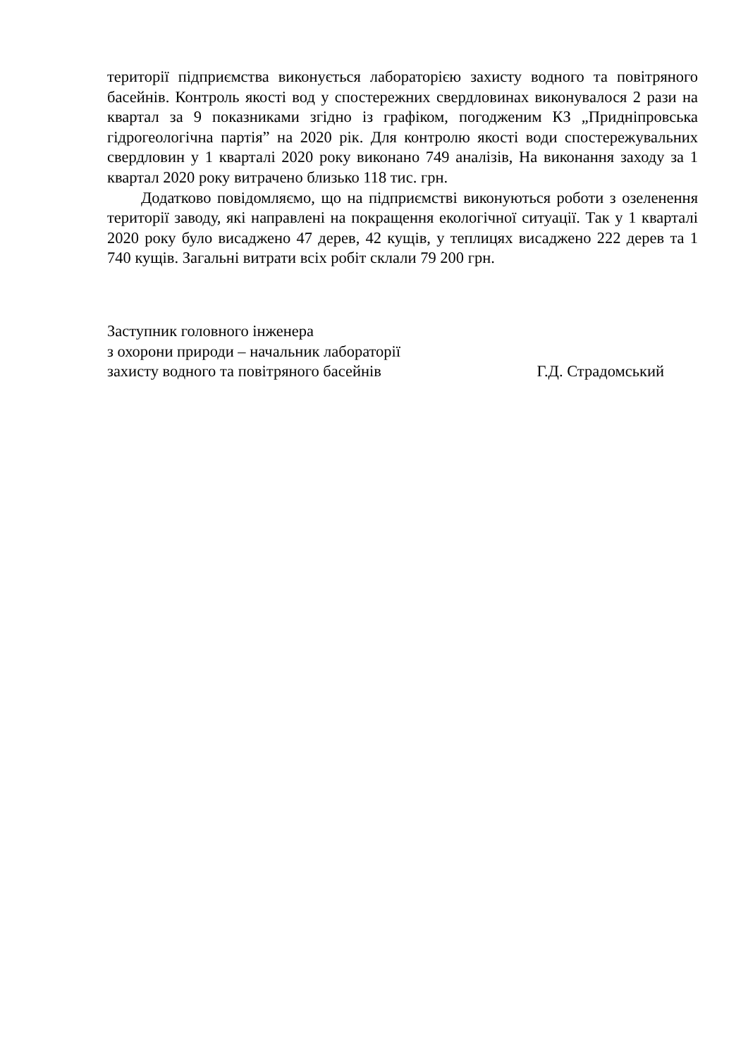території підприємства виконується лабораторією захисту водного та повітряного басейнів. Контроль якості вод у спостережних свердловинах виконувалося 2 рази на квартал за 9 показниками згідно із графіком, погодженим КЗ „Придніпровська гідрогеологічна партія” на 2020 рік. Для контролю якості води спостережувальних свердловин у 1 кварталі 2020 року виконано 749 аналізів, На виконання заходу за 1 квартал 2020 року витрачено близько 118 тис. грн.
Додатково повідомляємо, що на підприємстві виконуються роботи з озеленення території заводу, які направлені на покращення екологічної ситуації. Так у 1 кварталі 2020 року було висаджено 47 дерев, 42 кущів, у теплицях висаджено 222 дерев та 1 740 кущів. Загальні витрати всіх робіт склали 79 200 грн.
Заступник головного інженера
з охорони природи – начальник лабораторії
захисту водного та повітряного басейнів Г.Д. Страдомський